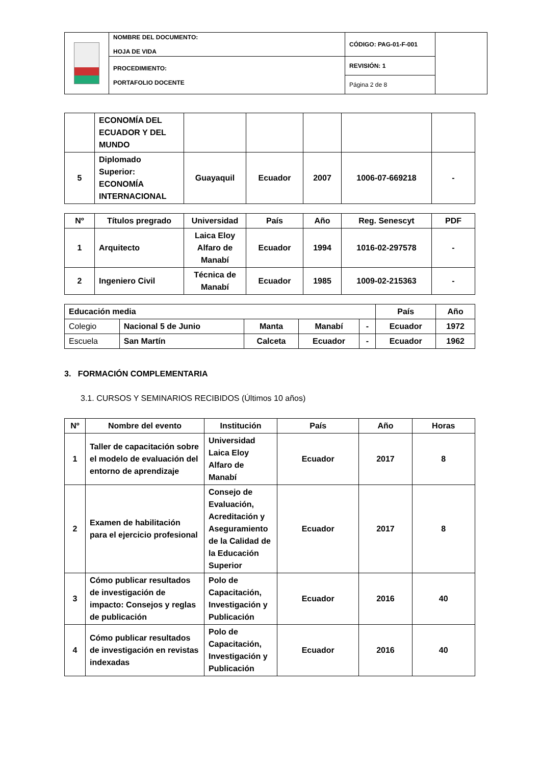| | NOMBRE DEL DOCUMENTO: HOJA DE VIDA | CÓDIGO: PAG-01-F-001 | |
| | PROCEDIMIENTO: PORTAFOLIO DOCENTE | REVISIÓN: 1 | |
| | | Página 2 de 8 | |
| | ECONOMÍA DEL ECUADOR Y DEL MUNDO | | | | | |
| 5 | Diplomado Superior: ECONOMÍA INTERNACIONAL | Guayaquil | Ecuador | 2007 | 1006-07-669218 | - |
| Nº | Títulos pregrado | Universidad | País | Año | Reg. Senescyt | PDF |
| --- | --- | --- | --- | --- | --- | --- |
| 1 | Arquitecto | Laica Eloy Alfaro de Manabí | Ecuador | 1994 | 1016-02-297578 | - |
| 2 | Ingeniero Civil | Técnica de Manabí | Ecuador | 1985 | 1009-02-215363 | - |
| Educación media | | | | | País | Año |
| --- | --- | --- | --- | --- | --- | --- |
| Colegio | Nacional 5 de Junio | Manta | Manabí | - | Ecuador | 1972 |
| Escuela | San Martín | Calceta | Ecuador | - | Ecuador | 1962 |
3. FORMACIÓN COMPLEMENTARIA
3.1. CURSOS Y SEMINARIOS RECIBIDOS (Últimos 10 años)
| Nº | Nombre del evento | Institución | País | Año | Horas |
| --- | --- | --- | --- | --- | --- |
| 1 | Taller de capacitación sobre el modelo de evaluación del entorno de aprendizaje | Universidad Laica Eloy Alfaro de Manabí | Ecuador | 2017 | 8 |
| 2 | Examen de habilitación para el ejercicio profesional | Consejo de Evaluación, Acreditación y Aseguramiento de la Calidad de la Educación Superior | Ecuador | 2017 | 8 |
| 3 | Cómo publicar resultados de investigación de impacto: Consejos y reglas de publicación | Polo de Capacitación, Investigación y Publicación | Ecuador | 2016 | 40 |
| 4 | Cómo publicar resultados de investigación en revistas indexadas | Polo de Capacitación, Investigación y Publicación | Ecuador | 2016 | 40 |